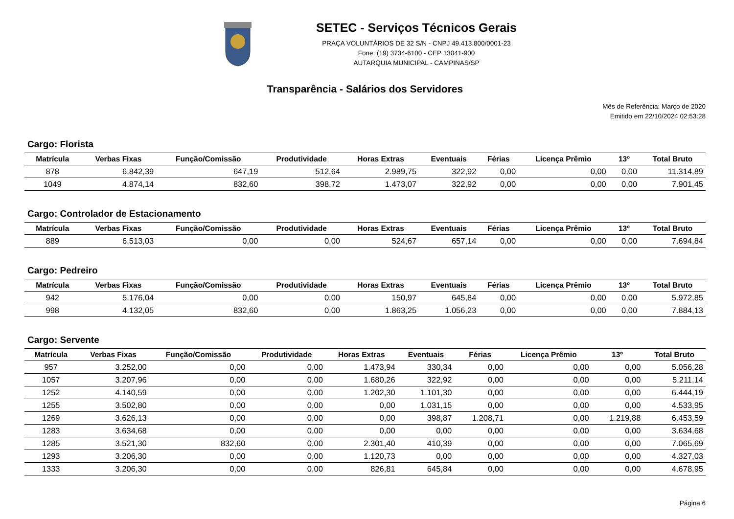SETEC - Serviços Técnicos Gerais
PRAÇA VOLUNTÁRIOS DE 32 S/N - CNPJ 49.413.800/0001-23
Fone: (19) 3734-6100 - CEP 13041-900
AUTARQUIA MUNICIPAL - CAMPINAS/SP
Transparência - Salários dos Servidores
Mês de Referência: Março de 2020
Emitido em 22/10/2024 02:53:28
Cargo: Florista
| Matrícula | Verbas Fixas | Função/Comissão | Produtividade | Horas Extras | Eventuais | Férias | Licença Prêmio | 13º | Total Bruto |
| --- | --- | --- | --- | --- | --- | --- | --- | --- | --- |
| 878 | 6.842,39 | 647,19 | 512,64 | 2.989,75 | 322,92 | 0,00 | 0,00 | 0,00 | 11.314,89 |
| 1049 | 4.874,14 | 832,60 | 398,72 | 1.473,07 | 322,92 | 0,00 | 0,00 | 0,00 | 7.901,45 |
Cargo: Controlador de Estacionamento
| Matrícula | Verbas Fixas | Função/Comissão | Produtividade | Horas Extras | Eventuais | Férias | Licença Prêmio | 13º | Total Bruto |
| --- | --- | --- | --- | --- | --- | --- | --- | --- | --- |
| 889 | 6.513,03 | 0,00 | 0,00 | 524,67 | 657,14 | 0,00 | 0,00 | 0,00 | 7.694,84 |
Cargo: Pedreiro
| Matrícula | Verbas Fixas | Função/Comissão | Produtividade | Horas Extras | Eventuais | Férias | Licença Prêmio | 13º | Total Bruto |
| --- | --- | --- | --- | --- | --- | --- | --- | --- | --- |
| 942 | 5.176,04 | 0,00 | 0,00 | 150,97 | 645,84 | 0,00 | 0,00 | 0,00 | 5.972,85 |
| 998 | 4.132,05 | 832,60 | 0,00 | 1.863,25 | 1.056,23 | 0,00 | 0,00 | 0,00 | 7.884,13 |
Cargo: Servente
| Matrícula | Verbas Fixas | Função/Comissão | Produtividade | Horas Extras | Eventuais | Férias | Licença Prêmio | 13º | Total Bruto |
| --- | --- | --- | --- | --- | --- | --- | --- | --- | --- |
| 957 | 3.252,00 | 0,00 | 0,00 | 1.473,94 | 330,34 | 0,00 | 0,00 | 0,00 | 5.056,28 |
| 1057 | 3.207,96 | 0,00 | 0,00 | 1.680,26 | 322,92 | 0,00 | 0,00 | 0,00 | 5.211,14 |
| 1252 | 4.140,59 | 0,00 | 0,00 | 1.202,30 | 1.101,30 | 0,00 | 0,00 | 0,00 | 6.444,19 |
| 1255 | 3.502,80 | 0,00 | 0,00 | 0,00 | 1.031,15 | 0,00 | 0,00 | 0,00 | 4.533,95 |
| 1269 | 3.626,13 | 0,00 | 0,00 | 0,00 | 398,87 | 1.208,71 | 0,00 | 1.219,88 | 6.453,59 |
| 1283 | 3.634,68 | 0,00 | 0,00 | 0,00 | 0,00 | 0,00 | 0,00 | 0,00 | 3.634,68 |
| 1285 | 3.521,30 | 832,60 | 0,00 | 2.301,40 | 410,39 | 0,00 | 0,00 | 0,00 | 7.065,69 |
| 1293 | 3.206,30 | 0,00 | 0,00 | 1.120,73 | 0,00 | 0,00 | 0,00 | 0,00 | 4.327,03 |
| 1333 | 3.206,30 | 0,00 | 0,00 | 826,81 | 645,84 | 0,00 | 0,00 | 0,00 | 4.678,95 |
Página 6